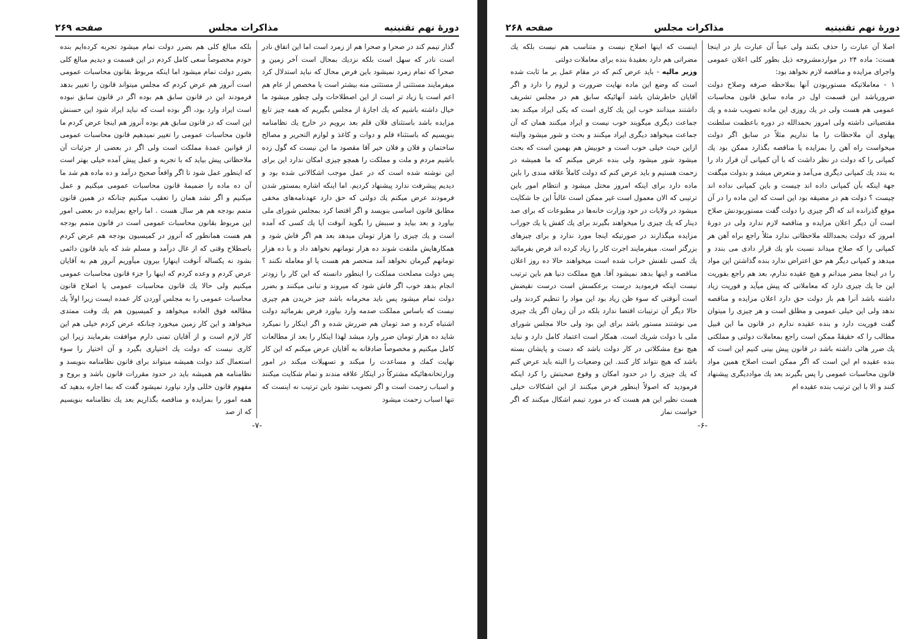دورهٔ نهم تقنینیه مذاکرات مجلس صفحه ۲۶۸
اصلا آن عبارت را حذف بکنند ولی عیناً آن عبارت باز در اینجا هست: ماده ۲۴ در مواردمشروحه ذیل بطور کلی اعلان عمومی واجرای مزایده و مناقصه لازم نخواهد بود:
۱ - معاملاتیکه مستوربودن آنها بملاحظه صرفه وصلاح دولت ضروریاشد این قسمت اول در ماده سابق قانون محاسبات عمومی هم هست ولی در یك روزی این ماده تصویب شده و یك مقتضیاتی داشته ولی امروز بحمدالله در دوره باعظمت سلطنت پهلوی آن ملاحظات را ما نداریم مثلاً در سابق اگر دولت میخواست راه آهن را بمزایده یا مناقصه بگذارد ممکن بود یك کمپانی را که دولت در نظر داشت که با آن کمپانی آن قرار داد را به بندد یك کمپانی دیگری می‌آمد و متعرض میشد و بدولت میگفت جهة اینکه بآن کمپانی داده اند چیست و باین کمپانی نداده اند چیست ؟ دولت هم در مضیقه بود این است که این ماده را در آن موقع گذرانده اند که اگر چیزی را دولت گفت مستوربودنش صلاح است آن دیگر اعلان مزایده و مناقصه لازم ندارد ولی در دورهٔ امروز که دولت بحمدالله ملاحظاتی ندارد مثلاً راجع براه آهن هر کمپانی را که صلاح میداند نسبت باو یك قرار دادی می بندد و میدهد و کمپانی دیگر هم حق اعتراض ندارد بنده گذاشتن این مواد را در اینجا مضر میدانم و هیچ عقیده ندارم، بعد هم راجع بفوریت این جا یك چیزی دارد که معاملاتی که پیش میآید و فوریت زیاد داشته باشد آنرا هم باز دولت حق دارد اعلان مزایده و مناقصه ندهد ولی این خیلی عمومی و مطلق است و هر چیزی را میتوان گفت فوریت دارد و بنده عقیده ندارم در قانون ما این قبیل مطالب را که حقیقةً ممکن است راجع بمعاملات دولتی و مملکتی یك ضرر هائی داشته باشد در قانون پیش بینی کنیم این است که بنده عقیده ام این است که اگر ممکن است اصلاح همین مواد قانون محاسبات عمومی را پس بگیرند بعد یك مواددیگری پیشنهاد کنند و الا با این ترتیب بنده عقیده ام
اینست که اینها اصلاح نیست و متناسب هم نیست بلکه یك مضراتی هم دارد بعقیدهٔ بنده برای معاملات دولتی
وزیر مالیه - باید عرض کنم که در مقام عمل بر ما ثابت شده است که وضع این ماده نهایت ضرورت و لزوم را دارد و اگر آقایان خاطرشان باشد آنهائیکه سابق هم در مجلس تشریف داشتند میدانند خوب این یك کاری است که یکی ایراد میکند بعد جماعت دیگری میگویند خوب نیست و ایراد میکنند همان که آن جماعت میخواهد دیگری ایراد میکنند و بحث و شور میشود والبته ازاین حیث خیلی خوب است و خوبیش هم بهمین است که بحث میشود شور میشود ولی بنده عرض میکنم که ما همیشه در زحمت هستیم و باید عرض کنم که دولت کاملاً علاقه مندی را باین ماده دارد برای اینکه امروز مختل میشود و انتظام امور باین ترتیبی که الان معمول است غیر ممکن است غالباً این جا شکایت میشود در ولایات در خود وزارت خانه‌ها در مطبوعات که برای صد دینار که یك چیزی را میخواهند بگیرند برای یك کفش یا یك جوراب مزایده میگذارند در صورتیکه اینجا مورد ندارد و برای چیزهای بزرگتر است. میفرمایند اجرت کار را زیاد کرده اند فرض بفرمائید یك کسی تلفنش خراب شده است میخواهند حالا ده روز اعلان مناقصه و اینها بدهد نمیشود آقا. هیچ مملکت دنیا هم باین ترتیب نیست اینکه فرمودید درست برعکسش است درست نقیضش است آنوقتی که سوء ظن زیاد بود این مواد را تنظیم کردند ولی حالا دیگر آن ترتیبات اقتضا ندارد بلکه در آن زمان اگر یك چیزی می نوشتند مستور باشد برای این بود ولی حالا مجلس شورای ملی با دولت شریك است. همکار است اعتماد کامل دارد و نباید هیچ نوع مشکلاتی در کار دولت باشد که دست و پایشان بسته باشد که هیچ نتواند کار کنند. این وضعیات را البته باید عرض کنم که یك چیزی را در حدود امکان و وقوع صحبتش را کرد اینکه فرمودید که اصولاً اینطور فرض میکنند از این اشکالات خیلی هست نظیر این هم هست که در مورد تیمم اشکال میکنند که اگر خواست نماز
-۶-
دورهٔ نهم تقنینیه مذاکرات مجلس صفحه ۲۶۹
گذار تیمم کند در صحرا و صحرا هم از زمرد است اما این اتفاق نادر است نادر که سهل است بلکه نزدیك بمحال است آخر زمین و صحرا که تمام زمرد نمیشود باین فرض محال که نباید استدلال کرد میفرمایند مستثنی از مستثنی منه بیشتر است یا مخصص از عام هم اعم است یا زیاد تر است از این اصطلاحات ولی چطور میشود ما خیال داشته باشیم که یك اجازهٔ از مجلس بگیریم که همه چیز تابع مزایده باشد باستثنای فلان قلم بعد برویم در خارج یك نظامنامه بنویسیم که باستثناء قلم و دوات و کاغذ و لوازم التحریر و مصالح ساختمان و فلان و فلان خیر آقا مقصود ما این نیست که گول زده باشیم مردم و ملت و مملکت را همچو چیزی امکان ندارد این برای این نوشته شده است که در عمل موجب اشکالاتی شده بود و دیدیم پیشرفت ندارد پیشنهاد کردیم. اما اینکه اشاره بمستور شدن فرمودند عرض میکنم یك دولتی که حق دارد عهدنامه‌های مخفی مطابق قانون اساسی بنویسد و اگر اقتضا کرد بمجلس شورای ملی بیاورد و بعد بیاید و سببش را بگوید آنوقت آیا یك کسی که آمده است و یك چیزی را هزار تومان میدهد بعد هم اگر فاش شود و همکارهایش ملتفت شوند ده هزار تومانهم نخواهد داد و با ده هزار تومانهم گیرمان نخواهد آمد منحصر هم هست یا او معامله نکنند ؟ پس دولت مصلحت مملکت را اینطور دانسته که این کار را زودتر انجام بدهد خوب اگر فاش شود که میروند و تبانی میکنند و بضرر دولت تمام میشود پس باید محرمانه باشد چیز خریدن هم چیزی نیست که باساس مملکت صدمه وارد بیاورد فرض بفرمائید دولت اشتباه کرده و صد تومان هم ضررش شده و اگر اینکار را نمیکرد شاید ده هزار تومان ضرر وارد میشد لهذا اینکار را بعد از مطالعات کامل میکنیم و مخصوصاً صادقانه به آقایان عرض میکنم که این کار نهایت کمك و مساعدت را میکند و تسهیلات میکند در امور وزارتخانه‌هائیکه مشترکاً در اینکار علاقه مندند و تمام شکایت میکنند و اسباب زحمت است و اگر تصویب نشود باین ترتیب نه اینست که تنها اسباب زحمت میشود
بلکه مبالغ کلی هم بضرر دولت تمام میشود تجربه کرده‌ایم بنده خودم مخصوصاً سعی کامل کردم در این قسمت و دیدیم مبالغ کلی بضرر دولت تمام میشود اما اینکه مربوط بقانون محاسبات عمومی است آنروز هم عرض کردم که مجلس میتواند قانون را تغییر بدهد فرمودند این در قانون سابق هم بوده اگر در قانون سابق نبوده است ایراد وارد بود، اگر بوده است که نباید ایراد شود این حسنش این است که در قانون سابق هم بوده آنروز هم اینجا عرض کردم ما قانون محاسبات عمومی را تغییر نمیدهیم قانون محاسبات عمومی از قوانین عمدهٔ مملکت است ولی اگر در بعضی از جزئیات آن ملاحظاتی پیش بیاید که با تجربه و عمل پیش آمده خیلی بهتر است که اینطور عمل شود تا اگر واقعاً صحیح درآمد و ده ماده هم شد ما آن ده ماده را ضمیمهٔ قانون محاسبات عمومی میکنیم و عمل میکنیم و اگر نشد همان را تعقیب میکنیم چنانکه در همین قانون متمم بودجه هم هر سال هست . اما راجع بمزایده در بعضی امور این مربوط بقانون محاسبات عمومی است در قانون متمم بودجه هم هست همانطور که آنروز در کمیسیون بودجه هم عرض کردم باصطلاح وقتی که از غال درآمد و مسلم شد که باید قانون دائمی بشود نه یکساله آنوقت اینهارا بیرون میآوریم آنروز هم به آقایان عرض کردم و وعده کردم که اینها را جزء قانون محاسبات عمومی میکنیم ولی حالا یك قانون محاسبات عمومی یا اصلاح قانون محاسبات عمومی را به مجلس آوردن کار عمده ایست زیرا اولاً یك مطالعه فوق العاده میخواهد و کمیسیون هم یك وقت ممتدی میخواهد و این کار زمین میخورد چنانکه عرض کردم خیلی هم این کار لازم است و از آقایان تمنی دارم موافقت بفرمایند زیرا این کاری نیست که دولت یك اختیاری بگیرد و آن اختیار را سوء استعمال کند دولت همیشه میتواند برای قانون نظامنامه بنویسد و نظامنامه هم همیشه باید در حدود مقررات قانون باشد و بروح و مفهوم قانون خللی وارد نیاورد نمیشود گفت که بما اجازه بدهید که همه امور را بمزایده و مناقصه بگذاریم بعد یك نظامنامه بنویسیم که از صد
-۷-